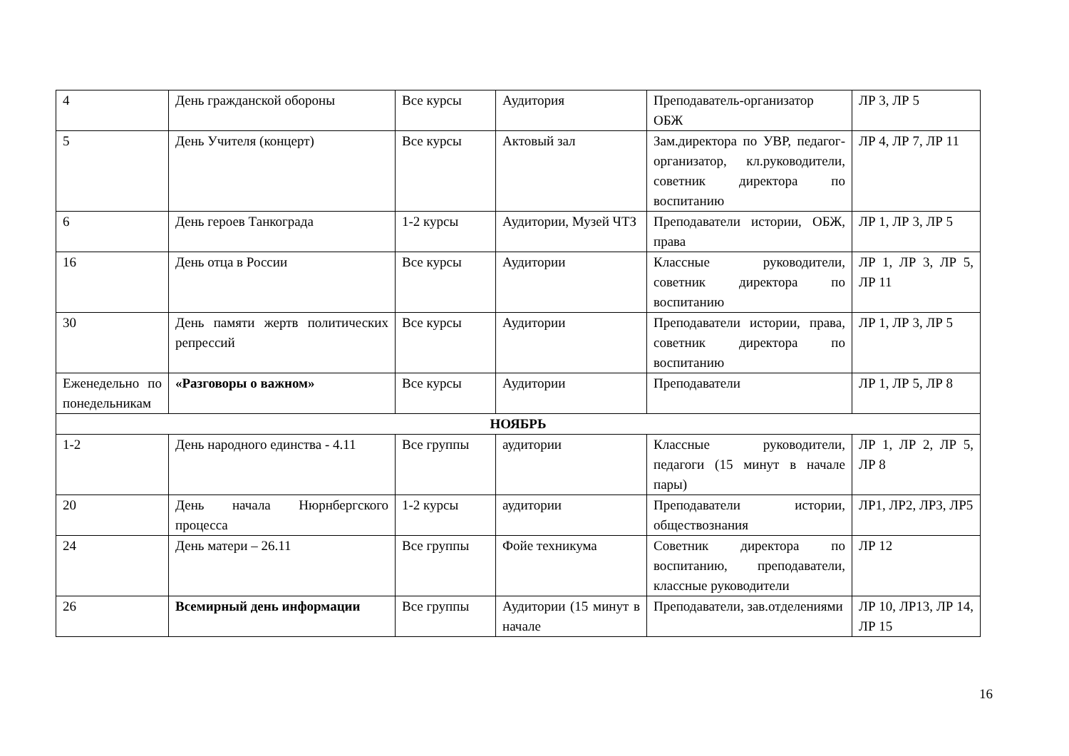| 4 | День гражданской обороны | Все курсы | Аудитория | Преподаватель-организатор ОБЖ | ЛР 3, ЛР 5 |
| 5 | День Учителя (концерт) | Все курсы | Актовый зал | Зам.директора по УВР, педагог-организатор, кл.руководители, советник директора по воспитанию | ЛР 4, ЛР 7, ЛР 11 |
| 6 | День героев Танкограда | 1-2 курсы | Аудитории, Музей ЧТЗ | Преподаватели истории, ОБЖ, права | ЛР 1, ЛР 3, ЛР 5 |
| 16 | День отца в России | Все курсы | Аудитории | Классные руководители, советник директора по воспитанию | ЛР 1, ЛР 3, ЛР 5, ЛР 11 |
| 30 | День памяти жертв политических репрессий | Все курсы | Аудитории | Преподаватели истории, права, советник директора по воспитанию | ЛР 1, ЛР 3, ЛР 5 |
| Еженедельно по понедельникам | «Разговоры о важном» | Все курсы | Аудитории | Преподаватели | ЛР 1, ЛР 5, ЛР 8 |
| НОЯБРЬ | | | | | |
| 1-2 | День народного единства - 4.11 | Все группы | аудитории | Классные руководители, педагоги (15 минут в начале пары) | ЛР 1, ЛР 2, ЛР 5, ЛР 8 |
| 20 | День начала Нюрнбергского процесса | 1-2 курсы | аудитории | Преподаватели истории, обществознания | ЛР1, ЛР2, ЛР3, ЛР5 |
| 24 | День матери – 26.11 | Все группы | Фойе техникума | Советник директора по воспитанию, преподаватели, классные руководители | ЛР 12 |
| 26 | Всемирный день информации | Все группы | Аудитории (15 минут в начале | Преподаватели, зав.отделениями | ЛР 10, ЛР13, ЛР 14, ЛР 15 |
16